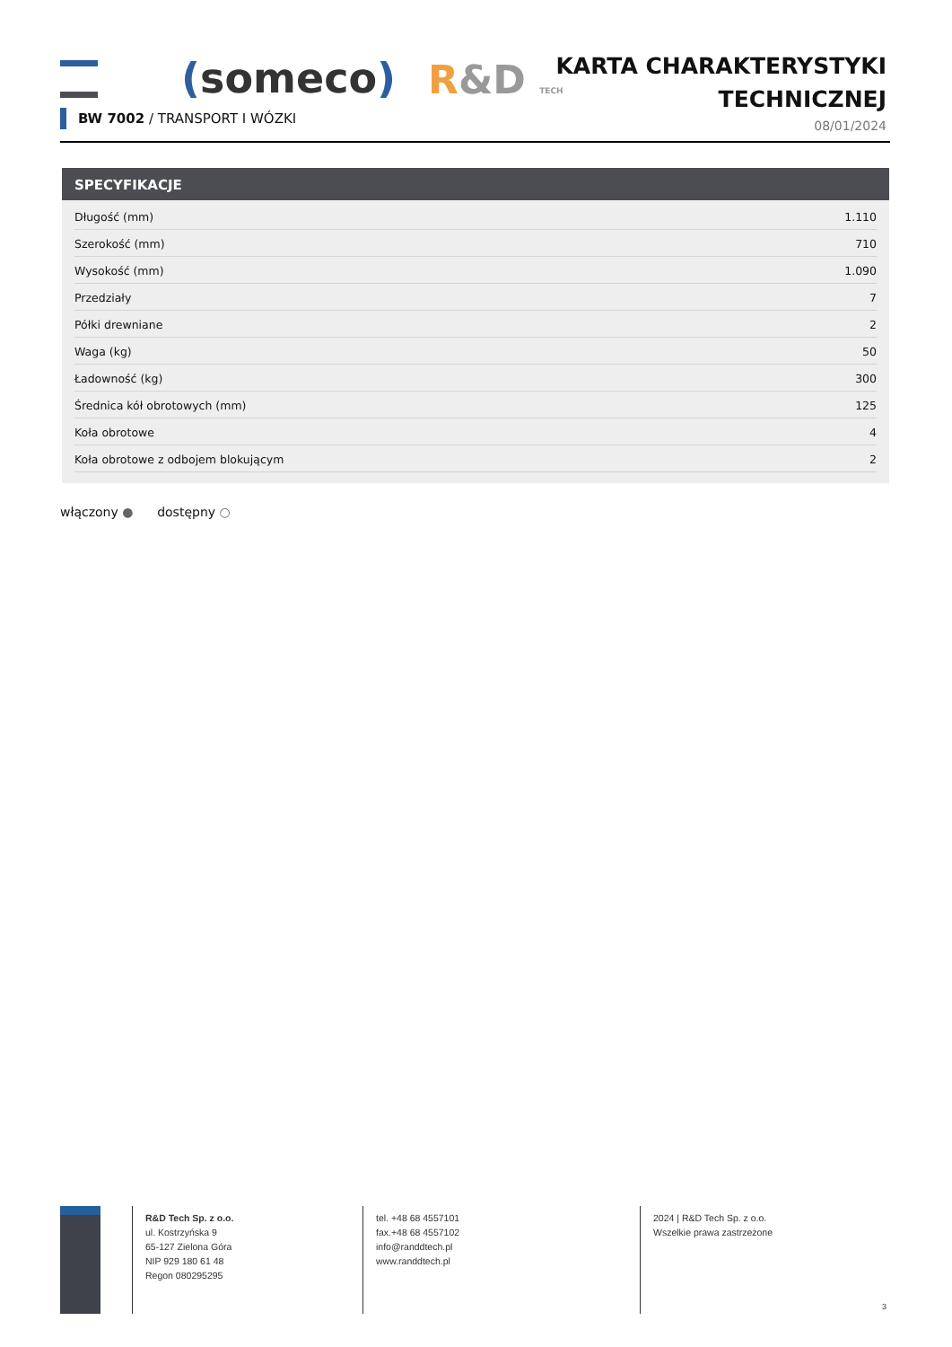(someco) R&D TECH
KARTA CHARAKTERYSTYKI
TECHNICZNEJ
08/01/2024
BW 7002 / TRANSPORT I WÓZKI
SPECYFIKACJE
| Długość (mm) | 1.110 |
| Szerokość (mm) | 710 |
| Wysokość (mm) | 1.090 |
| Przedziały | 7 |
| Półki drewniane | 2 |
| Waga (kg) | 50 |
| Ładowność (kg) | 300 |
| Średnica kół obrotowych (mm) | 125 |
| Koła obrotowe | 4 |
| Koła obrotowe z odbojem blokującym | 2 |
włączony ● dostępny ○
R&D Tech Sp. z o.o.
ul. Kostrzyńska 9
65-127 Zielona Góra
NIP 929 180 61 48
Regon 080295295
tel. +48 68 4557101
fax.+48 68 4557102
info@randdtech.pl
www.randdtech.pl
2024 | R&D Tech Sp. z o.o.
Wszelkie prawa zastrzeżone
3